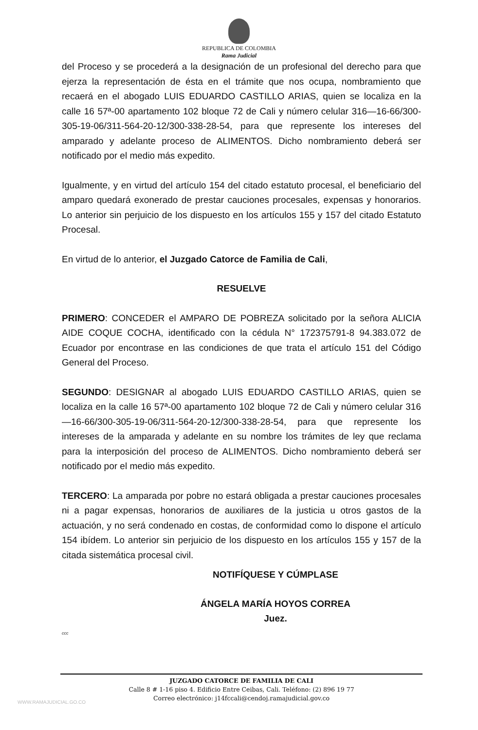REPUBLICA DE COLOMBIA
Rama Judicial
del Proceso y se procederá a la designación de un profesional del derecho para que ejerza la representación de ésta en el trámite que nos ocupa, nombramiento que recaerá en el abogado LUIS EDUARDO CASTILLO ARIAS, quien se localiza en la calle 16 57ª-00 apartamento 102 bloque 72 de Cali y número celular 316—16-66/300-305-19-06/311-564-20-12/300-338-28-54, para que represente los intereses del amparado y adelante proceso de ALIMENTOS. Dicho nombramiento deberá ser notificado por el medio más expedito.
Igualmente, y en virtud del artículo 154 del citado estatuto procesal, el beneficiario del amparo quedará exonerado de prestar cauciones procesales, expensas y honorarios. Lo anterior sin perjuicio de los dispuesto en los artículos 155 y 157 del citado Estatuto Procesal.
En virtud de lo anterior, el Juzgado Catorce de Familia de Cali,
RESUELVE
PRIMERO: CONCEDER el AMPARO DE POBREZA solicitado por la señora ALICIA AIDE COQUE COCHA, identificado con la cédula N° 172375791-8 94.383.072 de Ecuador por encontrase en las condiciones de que trata el artículo 151 del Código General del Proceso.
SEGUNDO: DESIGNAR al abogado LUIS EDUARDO CASTILLO ARIAS, quien se localiza en la calle 16 57ª-00 apartamento 102 bloque 72 de Cali y número celular 316—16-66/300-305-19-06/311-564-20-12/300-338-28-54, para que represente los intereses de la amparada y adelante en su nombre los trámites de ley que reclama para la interposición del proceso de ALIMENTOS. Dicho nombramiento deberá ser notificado por el medio más expedito.
TERCERO: La amparada por pobre no estará obligada a prestar cauciones procesales ni a pagar expensas, honorarios de auxiliares de la justicia u otros gastos de la actuación, y no será condenado en costas, de conformidad como lo dispone el artículo 154 ibídem. Lo anterior sin perjuicio de los dispuesto en los artículos 155 y 157 de la citada sistemática procesal civil.
NOTIFÍQUESE Y CÚMPLASE
ÁNGELA MARÍA HOYOS CORREA
Juez.
ccc
JUZGADO CATORCE DE FAMILIA DE CALI
Calle 8 # 1-16 piso 4. Edificio Entre Ceibas, Cali. Teléfono: (2) 896 19 77
Correo electrónico: j14fccali@cendoj.ramajudicial.gov.co
WWW.RAMAJUDICIAL.GO.CO